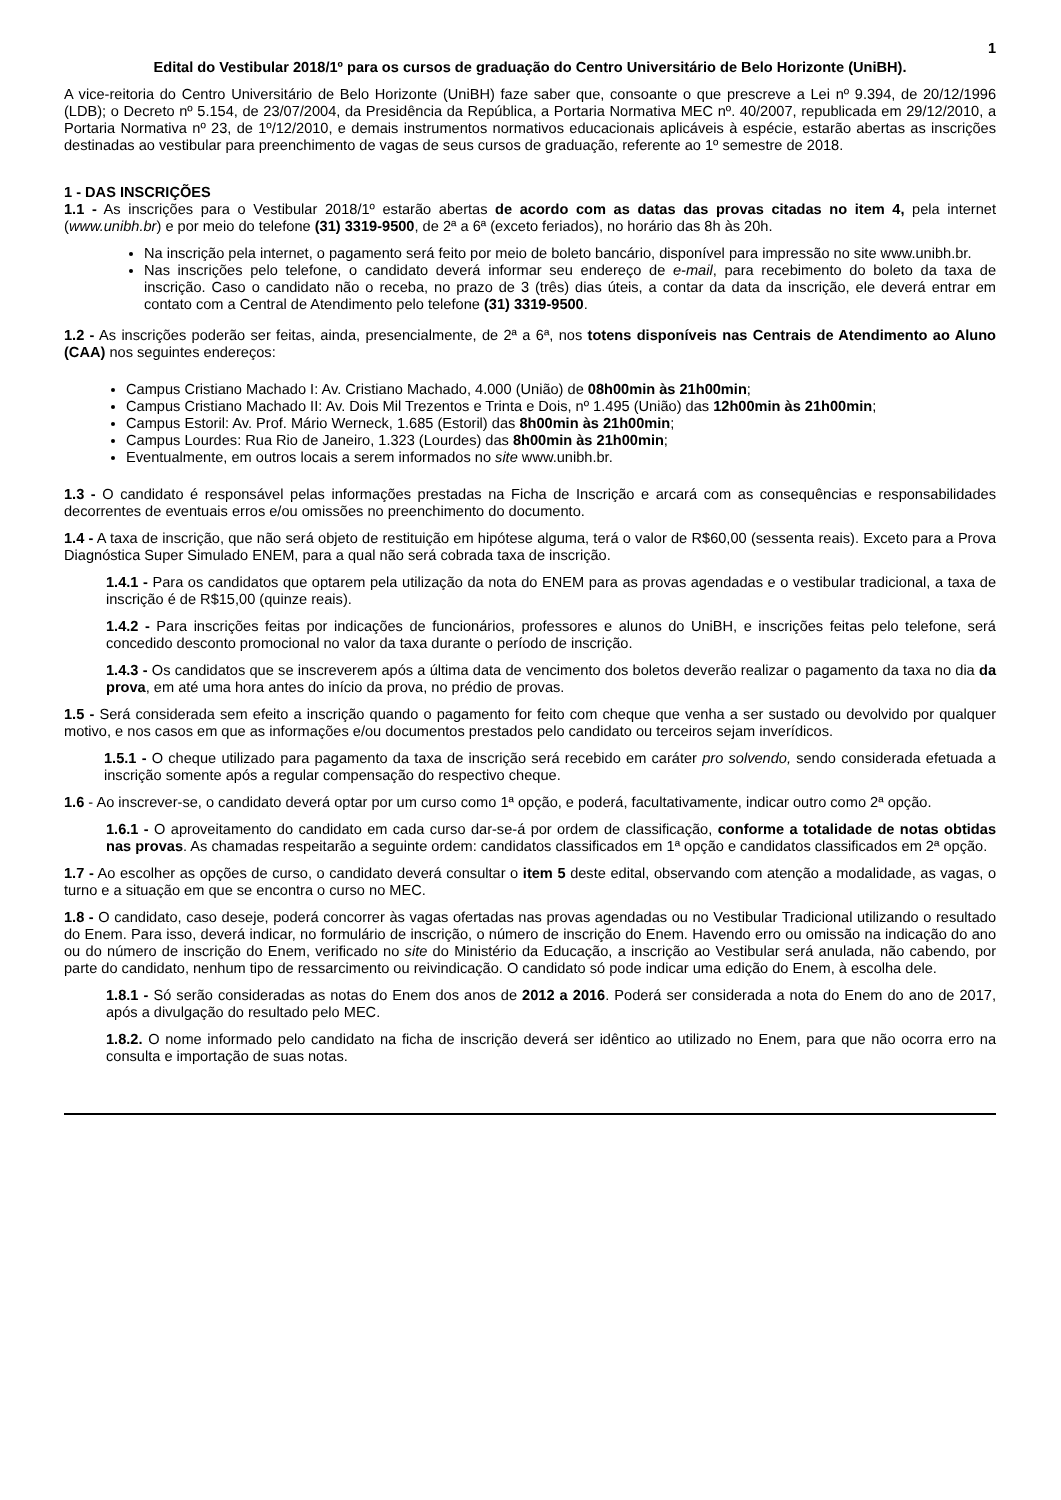1
Edital do Vestibular 2018/1º para os cursos de graduação do Centro Universitário de Belo Horizonte (UniBH).
A vice-reitoria do Centro Universitário de Belo Horizonte (UniBH) faze saber que, consoante o que prescreve a Lei nº 9.394, de 20/12/1996 (LDB); o Decreto nº 5.154, de 23/07/2004, da Presidência da República, a Portaria Normativa MEC nº. 40/2007, republicada em 29/12/2010, a Portaria Normativa nº 23, de 1º/12/2010, e demais instrumentos normativos educacionais aplicáveis à espécie, estarão abertas as inscrições destinadas ao vestibular para preenchimento de vagas de seus cursos de graduação, referente ao 1º semestre de 2018.
1 - DAS INSCRIÇÕES
1.1 - As inscrições para o Vestibular 2018/1º estarão abertas de acordo com as datas das provas citadas no item 4, pela internet (www.unibh.br) e por meio do telefone (31) 3319-9500, de 2ª a 6ª (exceto feriados), no horário das 8h às 20h.
Na inscrição pela internet, o pagamento será feito por meio de boleto bancário, disponível para impressão no site www.unibh.br.
Nas inscrições pelo telefone, o candidato deverá informar seu endereço de e-mail, para recebimento do boleto da taxa de inscrição. Caso o candidato não o receba, no prazo de 3 (três) dias úteis, a contar da data da inscrição, ele deverá entrar em contato com a Central de Atendimento pelo telefone (31) 3319-9500.
1.2 - As inscrições poderão ser feitas, ainda, presencialmente, de 2ª a 6ª, nos totens disponíveis nas Centrais de Atendimento ao Aluno (CAA) nos seguintes endereços:
Campus Cristiano Machado I: Av. Cristiano Machado, 4.000 (União) de 08h00min às 21h00min;
Campus Cristiano Machado II: Av. Dois Mil Trezentos e Trinta e Dois, nº 1.495 (União) das 12h00min às 21h00min;
Campus Estoril: Av. Prof. Mário Werneck, 1.685 (Estoril) das 8h00min às 21h00min;
Campus Lourdes: Rua Rio de Janeiro, 1.323 (Lourdes) das 8h00min às 21h00min;
Eventualmente, em outros locais a serem informados no site www.unibh.br.
1.3 - O candidato é responsável pelas informações prestadas na Ficha de Inscrição e arcará com as consequências e responsabilidades decorrentes de eventuais erros e/ou omissões no preenchimento do documento.
1.4 - A taxa de inscrição, que não será objeto de restituição em hipótese alguma, terá o valor de R$60,00 (sessenta reais). Exceto para a Prova Diagnóstica Super Simulado ENEM, para a qual não será cobrada taxa de inscrição.
1.4.1 - Para os candidatos que optarem pela utilização da nota do ENEM para as provas agendadas e o vestibular tradicional, a taxa de inscrição é de R$15,00 (quinze reais).
1.4.2 - Para inscrições feitas por indicações de funcionários, professores e alunos do UniBH, e inscrições feitas pelo telefone, será concedido desconto promocional no valor da taxa durante o período de inscrição.
1.4.3 - Os candidatos que se inscreverem após a última data de vencimento dos boletos deverão realizar o pagamento da taxa no dia da prova, em até uma hora antes do início da prova, no prédio de provas.
1.5 - Será considerada sem efeito a inscrição quando o pagamento for feito com cheque que venha a ser sustado ou devolvido por qualquer motivo, e nos casos em que as informações e/ou documentos prestados pelo candidato ou terceiros sejam inverídicos.
1.5.1 - O cheque utilizado para pagamento da taxa de inscrição será recebido em caráter pro solvendo, sendo considerada efetuada a inscrição somente após a regular compensação do respectivo cheque.
1.6 - Ao inscrever-se, o candidato deverá optar por um curso como 1ª opção, e poderá, facultativamente, indicar outro como 2ª opção.
1.6.1 - O aproveitamento do candidato em cada curso dar-se-á por ordem de classificação, conforme a totalidade de notas obtidas nas provas. As chamadas respeitarão a seguinte ordem: candidatos classificados em 1ª opção e candidatos classificados em 2ª opção.
1.7 - Ao escolher as opções de curso, o candidato deverá consultar o item 5 deste edital, observando com atenção a modalidade, as vagas, o turno e a situação em que se encontra o curso no MEC.
1.8 - O candidato, caso deseje, poderá concorrer às vagas ofertadas nas provas agendadas ou no Vestibular Tradicional utilizando o resultado do Enem. Para isso, deverá indicar, no formulário de inscrição, o número de inscrição do Enem. Havendo erro ou omissão na indicação do ano ou do número de inscrição do Enem, verificado no site do Ministério da Educação, a inscrição ao Vestibular será anulada, não cabendo, por parte do candidato, nenhum tipo de ressarcimento ou reivindicação. O candidato só pode indicar uma edição do Enem, à escolha dele.
1.8.1 - Só serão consideradas as notas do Enem dos anos de 2012 a 2016. Poderá ser considerada a nota do Enem do ano de 2017, após a divulgação do resultado pelo MEC.
1.8.2. O nome informado pelo candidato na ficha de inscrição deverá ser idêntico ao utilizado no Enem, para que não ocorra erro na consulta e importação de suas notas.